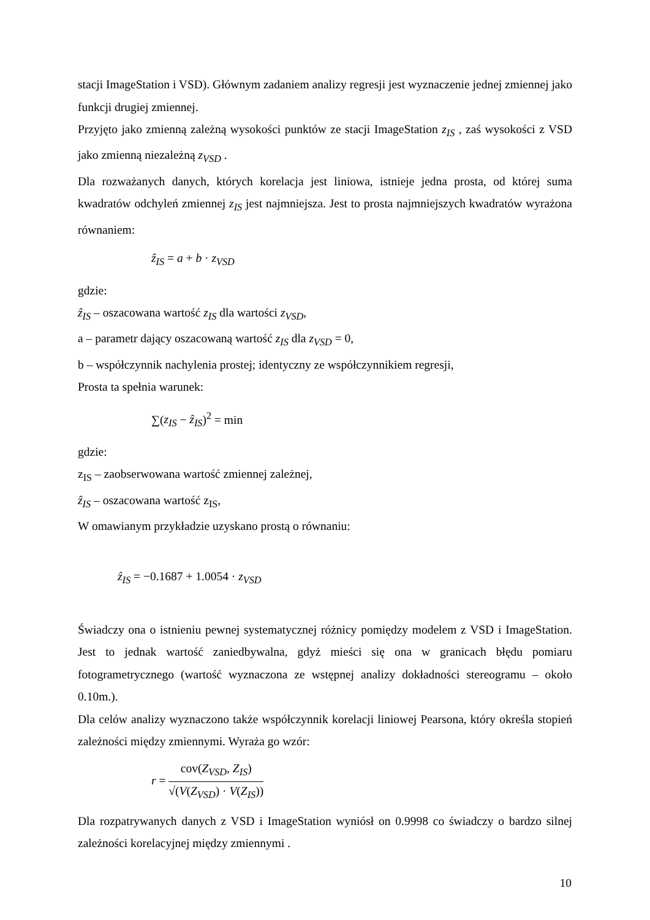stacji ImageStation i VSD). Głównym zadaniem analizy regresji jest wyznaczenie jednej zmiennej jako funkcji drugiej zmiennej.
Przyjęto jako zmienną zależną wysokości punktów ze stacji ImageStation z<sub>IS</sub> , zaś wysokości z VSD jako zmienną niezależną z<sub>VSD</sub> .
Dla rozważanych danych, których korelacja jest liniowa, istnieje jedna prosta, od której suma kwadratów odchyleń zmiennej z<sub>IS</sub> jest najmniejsza. Jest to prosta najmniejszych kwadratów wyrażona równaniem:
ẑ<sub>IS</sub> = a + b · z<sub>VSD</sub>
gdzie:
ẑ<sub>IS</sub> – oszacowana wartość z<sub>IS</sub> dla wartości z<sub>VSD</sub>,
a – parametr dający oszacowaną wartość z<sub>IS</sub> dla z<sub>VSD</sub> = 0,
b – współczynnik nachylenia prostej; identyczny ze współczynnikiem regresji,
Prosta ta spełnia warunek:
∑(z<sub>IS</sub> − ẑ<sub>IS</sub>)<sup>2</sup> = min
gdzie:
z<sub>IS</sub> – zaobserwowana wartość zmiennej zależnej,
ẑ<sub>IS</sub> – oszacowana wartość z<sub>IS</sub>,
W omawianym przykładzie uzyskano prostą o równaniu:
ẑ<sub>IS</sub> = −0.1687 + 1.0054 · z<sub>VSD</sub>
Świadczy ona o istnieniu pewnej systematycznej różnicy pomiędzy modelem z VSD i ImageStation. Jest to jednak wartość zaniedbywalna, gdyż mieści się ona w granicach błędu pomiaru fotogrametrycznego (wartość wyznaczona ze wstępnej analizy dokładności stereogramu – około 0.10m.).
Dla celów analizy wyznaczono także współczynnik korelacji liniowej Pearsona, który określa stopień zależności między zmiennymi. Wyraża go wzór:
r = cov(Z<sub>VSD</sub>, Z<sub>IS</sub>) √(V(Z<sub>VSD</sub>) · V(Z<sub>IS</sub>))
Dla rozpatrywanych danych z VSD i ImageStation wyniósł on 0.9998 co świadczy o bardzo silnej zależności korelacyjnej między zmiennymi .
10